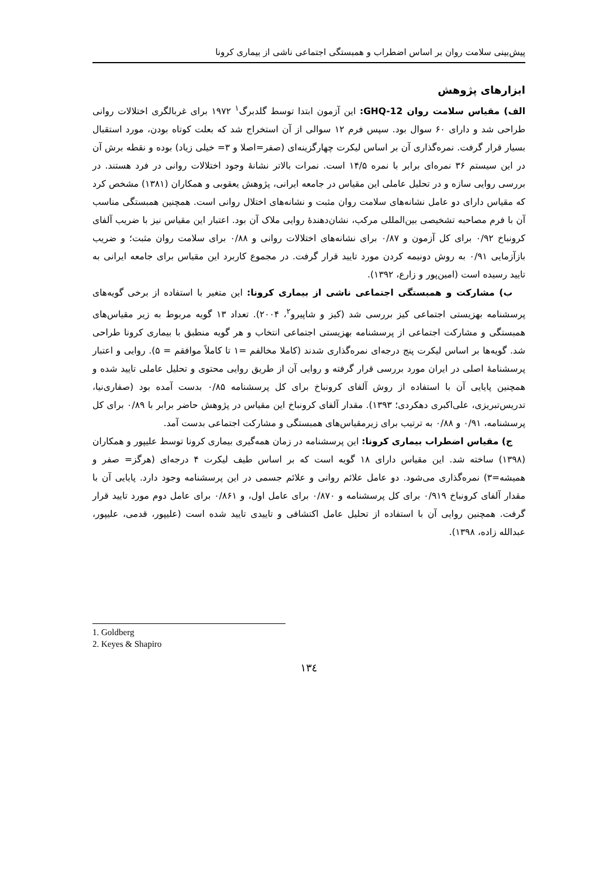پیش‌بینی سلامت روان بر اساس اضطراب و همبستگی اجتماعی ناشی از بیماری کرونا
ابزارهای پژوهش
الف) مقیاس سلامت روان GHQ-12: این آزمون ابتدا توسط گلدبرگ<sup>۱</sup> ۱۹۷۲ برای غربالگری اختلالات روانی طراحی شد و دارای ۶۰ سوال بود. سپس فرم ۱۲ سوالی از آن استخراج شد که بعلت کوتاه بودن، مورد استقبال بسیار قرار گرفت. نمره‌گذاری آن بر اساس لیکرت چهارگزینه‌ای (صفر=اصلا و ۳= خیلی زیاد) بوده و نقطه برش آن در این سیستم ۳۶ نمره‌ای برابر با نمره ۱۴/۵ است. نمرات بالاتر نشانهٔ وجود اختلالات روانی در فرد هستند. در بررسی روایی سازه و در تحلیل عاملی این مقیاس در جامعه ایرانی، پژوهش یعقوبی و همکاران (۱۳۸۱) مشخص کرد که مقیاس دارای دو عامل نشانه‌های سلامت روان مثبت و نشانه‌های اختلال روانی است. همچنین همبستگی مناسب آن با فرم مصاحبه تشخیصی بین‌المللی مرکب، نشان‌دهندهٔ روایی ملاک آن بود. اعتبار این مقیاس نیز با ضریب آلفای کرونباخ ۰/۹۲ برای کل آزمون و ۰/۸۷ برای نشانه‌های اختلالات روانی و ۰/۸۸ برای سلامت روان مثبت؛ و ضریب بازآزمایی ۰/۹۱ به روش دونیمه کردن مورد تایید قرار گرفت. در مجموع کاربرد این مقیاس برای جامعه ایرانی به تایید رسیده است (امین‌پور و زارع، ۱۳۹۲).
ب) مشارکت و همبستگی اجتماعی ناشی از بیماری کرونا: این متغیر با استفاده از برخی گویه‌های پرسشنامه بهزیستی اجتماعی کیز بررسی شد (کیز و شاپیرو<sup>۲</sup>، ۲۰۰۴). تعداد ۱۳ گویه مربوط به زیر مقیاس‌های همبستگی و مشارکت اجتماعی از پرسشنامه بهزیستی اجتماعی انتخاب و هر گویه منطبق با بیماری کرونا طراحی شد. گویه‌ها بر اساس لیکرت پنج درجه‌ای نمره‌گذاری شدند (کاملا مخالفم =۱ تا کاملاً موافقم = ۵). روایی و اعتبار پرسشنامهٔ اصلی در ایران مورد بررسی قرار گرفته و روایی آن از طریق روایی محتوی و تحلیل عاملی تایید شده و همچنین پایایی آن با استفاده از روش آلفای کرونباخ برای کل پرسشنامه ۰/۸۵ بدست آمده بود (صفاری‌نیا، تدریس‌تبریزی، علی‌اکبری دهکردی؛ ۱۳۹۳). مقدار آلفای کرونباخ این مقیاس در پژوهش حاضر برابر با ۰/۸۹ برای کل پرسشنامه، ۰/۹۱ و ۰/۸۸ به ترتیب برای زیرمقیاس‌های همبستگی و مشارکت اجتماعی بدست آمد.
ج) مقیاس اضطراب بیماری کرونا: این پرسشنامه در زمان همه‌گیری بیماری کرونا توسط علیپور و همکاران (۱۳۹۸) ساخته شد. این مقیاس دارای ۱۸ گویه است که بر اساس طیف لیکرت ۴ درجه‌ای (هرگز= صفر و همیشه=۳) نمره‌گذاری می‌شود. دو عامل علائم روانی و علائم جسمی در این پرسشنامه وجود دارد. پایایی آن با مقدار آلفای کرونباخ ۰/۹۱۹ برای کل پرسشنامه و ۰/۸۷۰ برای عامل اول، و ۰/۸۶۱ برای عامل دوم مورد تایید قرار گرفت. همچنین روایی آن با استفاده از تحلیل عامل اکتشافی و تاییدی تایید شده است (علیپور، قدمی، علیپور، عبدالله زاده، ۱۳۹۸).
1. Goldberg
2. Keyes & Shapiro
۱۳٤